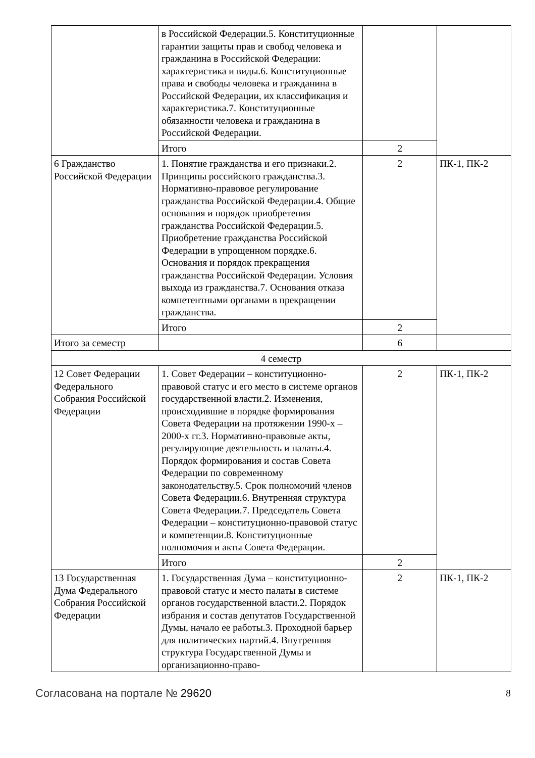| | в Российской Федерации.5. Конституционные гарантии защиты прав и свобод человека и гражданина в Российской Федерации: характеристика и виды.6. Конституционные права и свободы человека и гражданина в Российской Федерации, их классификация и характеристика.7. Конституционные обязанности человека и гражданина в Российской Федерации. | | |
| | Итого | 2 | |
| 6 Гражданство Российской Федерации | 1. Понятие гражданства и его признаки.2. Принципы российского гражданства.3. Нормативно-правовое регулирование гражданства Российской Федерации.4. Общие основания и порядок приобретения гражданства Российской Федерации.5. Приобретение гражданства Российской Федерации в упрощенном порядке.6. Основания и порядок прекращения гражданства Российской Федерации. Условия выхода из гражданства.7. Основания отказа компетентными органами в прекращении гражданства. | 2 | ПК-1, ПК-2 |
| | Итого | 2 | |
| Итого за семестр | | 6 | |
| 4 семестр | | | |
| 12 Совет Федерации Федерального Собрания Российской Федерации | 1. Совет Федерации – конституционно-правовой статус и его место в системе органов государственной власти.2. Изменения, происходившие в порядке формирования Совета Федерации на протяжении 1990-х – 2000-х гг.3. Нормативно-правовые акты, регулирующие деятельность и палаты.4. Порядок формирования и состав Совета Федерации по современному законодательству.5. Срок полномочий членов Совета Федерации.6. Внутренняя структура Совета Федерации.7. Председатель Совета Федерации – конституционно-правовой статус и компетенции.8. Конституционные полномочия и акты Совета Федерации. | 2 | ПК-1, ПК-2 |
| | Итого | 2 | |
| 13 Государственная Дума Федерального Собрания Российской Федерации | 1. Государственная Дума – конституционно-правовой статус и место палаты в системе органов государственной власти.2. Порядок избрания и состав депутатов Государственной Думы, начало ее работы.3. Проходной барьер для политических партий.4. Внутренняя структура Государственной Думы и организационно-право- | 2 | ПК-1, ПК-2 |
Согласована на портале № 29620 8